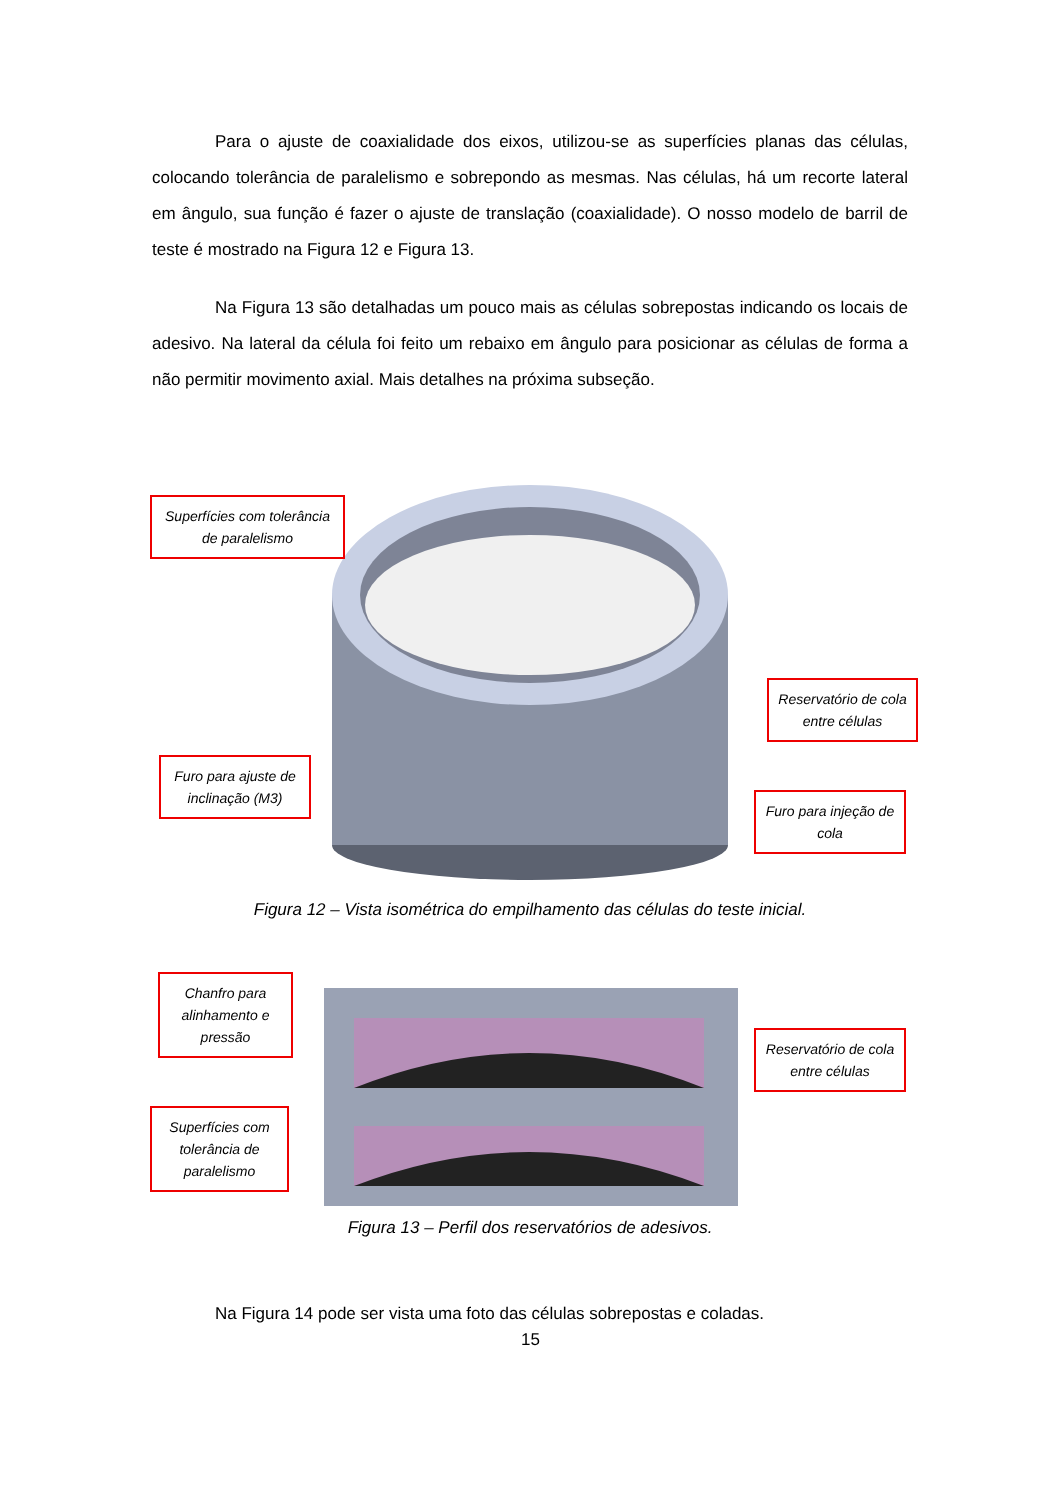Para o ajuste de coaxialidade dos eixos, utilizou-se as superfícies planas das células, colocando tolerância de paralelismo e sobrepondo as mesmas. Nas células, há um recorte lateral em ângulo, sua função é fazer o ajuste de translação (coaxialidade). O nosso modelo de barril de teste é mostrado na Figura 12 e Figura 13.
Na Figura 13 são detalhadas um pouco mais as células sobrepostas indicando os locais de adesivo. Na lateral da célula foi feito um rebaixo em ângulo para posicionar as células de forma a não permitir movimento axial. Mais detalhes na próxima subseção.
Superfícies com tolerância de paralelismo
Reservatório de cola entre células
Furo para ajuste de inclinação (M3)
Furo para injeção de cola
Figura 12 – Vista isométrica do empilhamento das células do teste inicial.
Chanfro para alinhamento e pressão
Reservatório de cola entre células
Superfícies com tolerância de paralelismo
Figura 13 – Perfil dos reservatórios de adesivos.
Na Figura 14 pode ser vista uma foto das células sobrepostas e coladas.
15